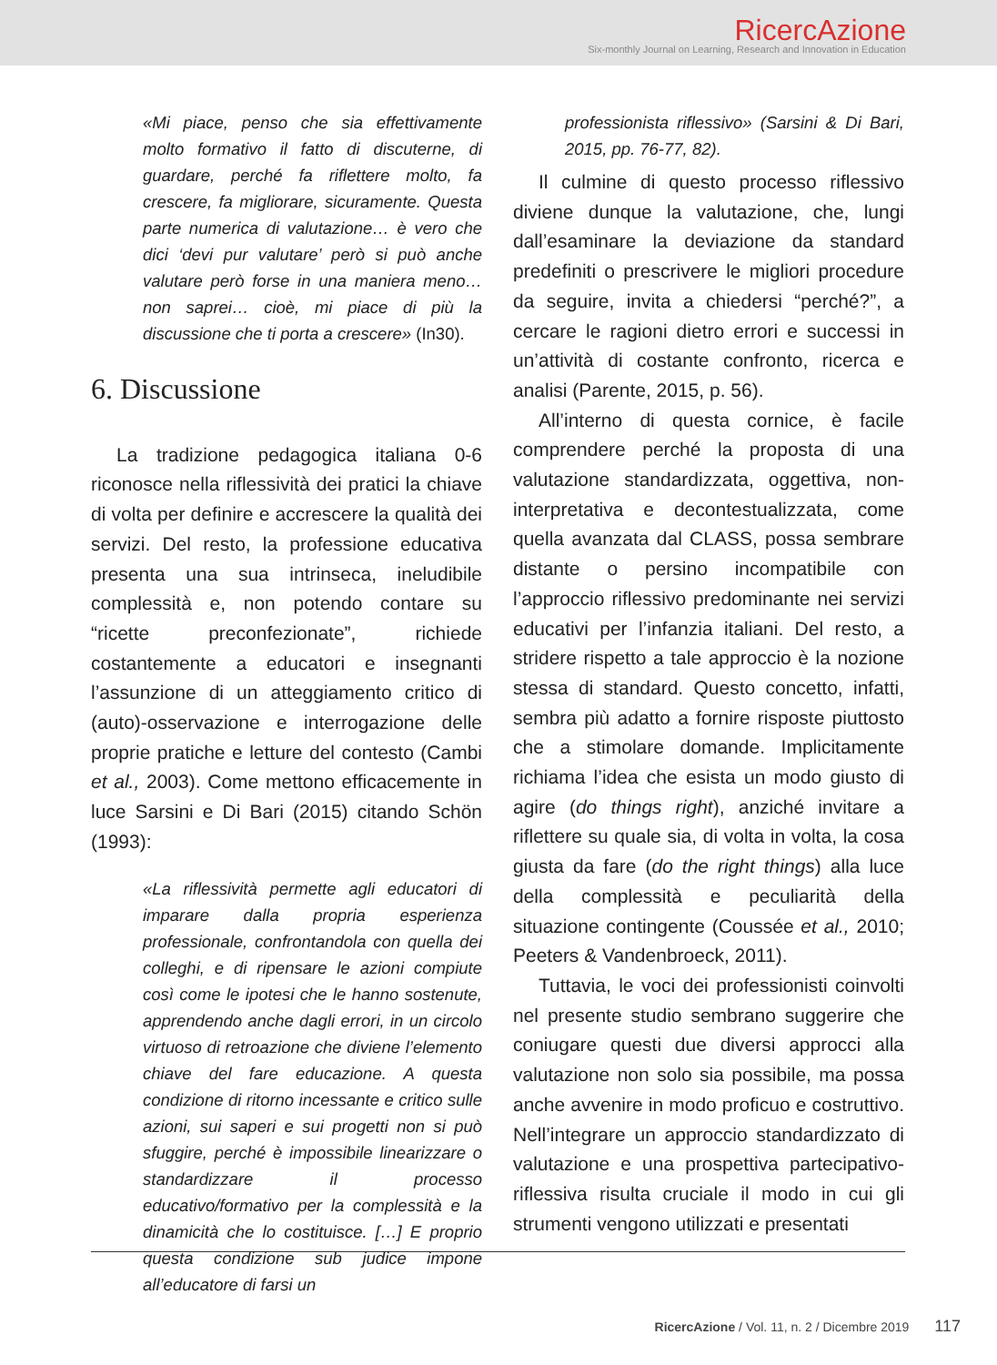RicercAzione
Six-monthly Journal on Learning, Research and Innovation in Education
«Mi piace, penso che sia effettivamente molto formativo il fatto di discuterne, di guardare, perché fa riflettere molto, fa crescere, fa migliorare, sicuramente. Questa parte numerica di valutazione… è vero che dici ‘devi pur valutare’ però si può anche valutare però forse in una maniera meno… non saprei… cioè, mi piace di più la discussione che ti porta a crescere» (In30).
6. Discussione
La tradizione pedagogica italiana 0-6 riconosce nella riflessività dei pratici la chiave di volta per definire e accrescere la qualità dei servizi. Del resto, la professione educativa presenta una sua intrinseca, ineludibile complessità e, non potendo contare su “ricette preconfezionate”, richiede costantemente a educatori e insegnanti l’assunzione di un atteggiamento critico di (auto)-osservazione e interrogazione delle proprie pratiche e letture del contesto (Cambi et al., 2003). Come mettono efficacemente in luce Sarsini e Di Bari (2015) citando Schön (1993):
«La riflessività permette agli educatori di imparare dalla propria esperienza professionale, confrontandola con quella dei colleghi, e di ripensare le azioni compiute così come le ipotesi che le hanno sostenute, apprendendo anche dagli errori, in un circolo virtuoso di retroazione che diviene l’elemento chiave del fare educazione. A questa condizione di ritorno incessante e critico sulle azioni, sui saperi e sui progetti non si può sfuggire, perché è impossibile linearizzare o standardizzare il processo educativo/formativo per la complessità e la dinamicità che lo costituisce. […] E proprio questa condizione sub judice impone all’educatore di farsi un
professionista riflessivo» (Sarsini & Di Bari, 2015, pp. 76-77, 82).
Il culmine di questo processo riflessivo diviene dunque la valutazione, che, lungi dall’esaminare la deviazione da standard predefiniti o prescrivere le migliori procedure da seguire, invita a chiedersi “perché?”, a cercare le ragioni dietro errori e successi in un’attività di costante confronto, ricerca e analisi (Parente, 2015, p. 56).
All’interno di questa cornice, è facile comprendere perché la proposta di una valutazione standardizzata, oggettiva, non-interpretativa e decontestualizzata, come quella avanzata dal CLASS, possa sembrare distante o persino incompatibile con l’approccio riflessivo predominante nei servizi educativi per l’infanzia italiani. Del resto, a stridere rispetto a tale approccio è la nozione stessa di standard. Questo concetto, infatti, sembra più adatto a fornire risposte piuttosto che a stimolare domande. Implicitamente richiama l’idea che esista un modo giusto di agire (do things right), anziché invitare a riflettere su quale sia, di volta in volta, la cosa giusta da fare (do the right things) alla luce della complessità e peculiarità della situazione contingente (Coussée et al., 2010; Peeters & Vandenbroeck, 2011).
Tuttavia, le voci dei professionisti coinvolti nel presente studio sembrano suggerire che coniugare questi due diversi approcci alla valutazione non solo sia possibile, ma possa anche avvenire in modo proficuo e costruttivo. Nell’integrare un approccio standardizzato di valutazione e una prospettiva partecipativo-riflessiva risulta cruciale il modo in cui gli strumenti vengono utilizzati e presentati
RicercAzione / Vol. 11, n. 2 / Dicembre 2019 117